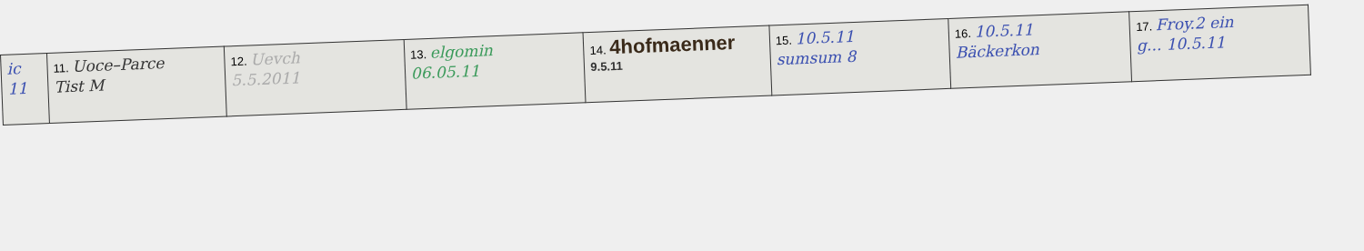| ic 11 | 11. Uoce–Parce Tist M | 12. Uevch 5.5.2011 | 13. elgomin 06.05.11 | 14. 4hofmaenner 9.5.11 | 15. 10.5.11 sumsum 8 | 16. 10.5.11 Bäckerkon | 17. Froy.2 ein g... 10.5.11 |